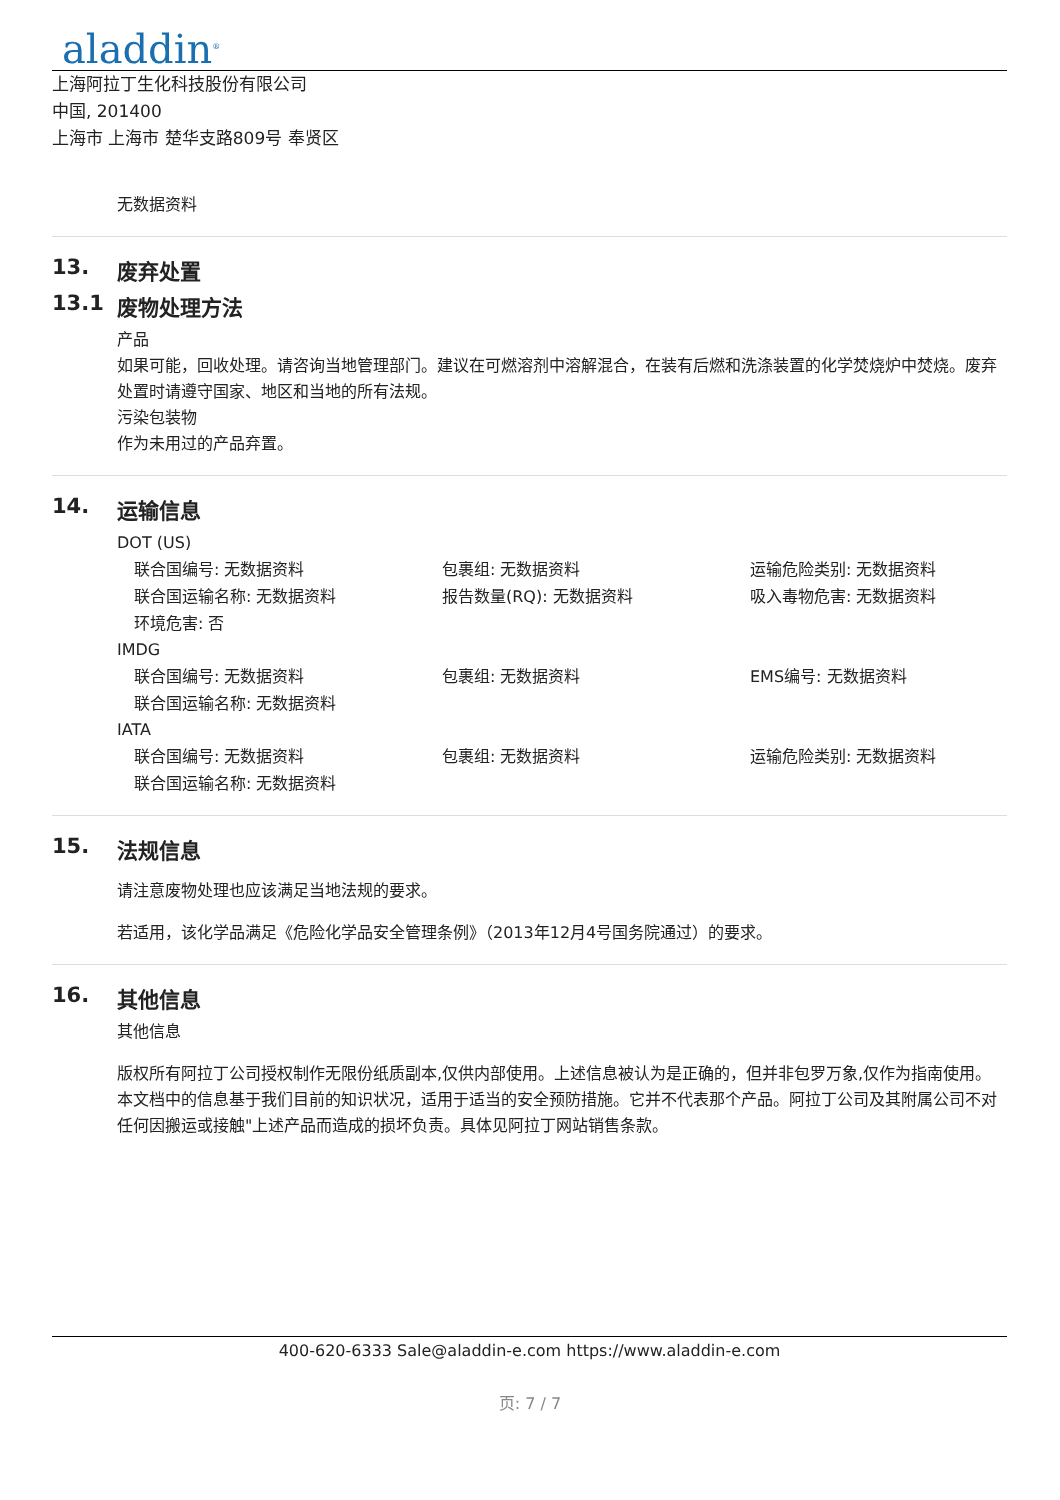aladdin<sup>®</sup>
上海阿拉丁生化科技股份有限公司
中国, 201400
上海市 上海市 楚华支路809号 奉贤区
无数据资料
13. 废弃处置
13.1 废物处理方法
产品
如果可能，回收处理。请咨询当地管理部门。建议在可燃溶剂中溶解混合，在装有后燃和洗涤装置的化学焚烧炉中焚烧。废弃处置时请遵守国家、地区和当地的所有法规。
污染包装物
作为未用过的产品弃置。
14. 运输信息
DOT (US)
联合国编号: 无数据资料
包裹组: 无数据资料
运输危险类别: 无数据资料
联合国运输名称: 无数据资料
报告数量(RQ): 无数据资料
吸入毒物危害: 无数据资料
环境危害: 否
IMDG
联合国编号: 无数据资料
包裹组: 无数据资料
EMS编号: 无数据资料
联合国运输名称: 无数据资料
IATA
联合国编号: 无数据资料
包裹组: 无数据资料
运输危险类别: 无数据资料
联合国运输名称: 无数据资料
15. 法规信息
请注意废物处理也应该满足当地法规的要求。
若适用，该化学品满足《危险化学品安全管理条例》（2013年12月4号国务院通过）的要求。
16. 其他信息
其他信息
版权所有阿拉丁公司授权制作无限份纸质副本,仅供内部使用。上述信息被认为是正确的，但并非包罗万象,仅作为指南使用。本文档中的信息基于我们目前的知识状况，适用于适当的安全预防措施。它并不代表那个产品。阿拉丁公司及其附属公司不对任何因搬运或接触"上述产品而造成的损坏负责。具体见阿拉丁网站销售条款。
400-620-6333 Sale@aladdin-e.com https://www.aladdin-e.com
页: 7 / 7